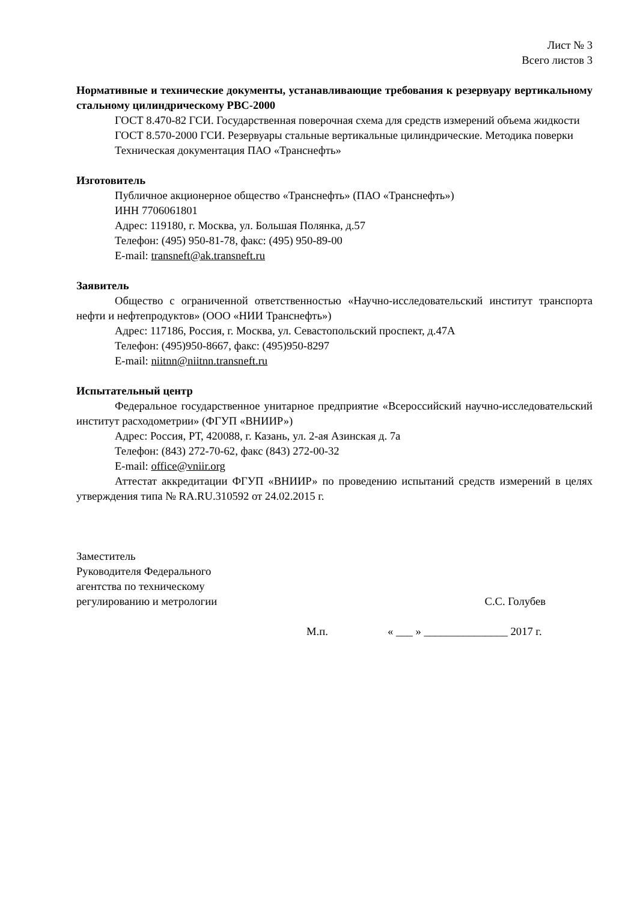Лист № 3
Всего листов 3
Нормативные и технические документы, устанавливающие требования к резервуару вертикальному стальному цилиндрическому РВС-2000
ГОСТ 8.470-82 ГСИ. Государственная поверочная схема для средств измерений объема жидкости
ГОСТ 8.570-2000 ГСИ. Резервуары стальные вертикальные цилиндрические. Методика поверки
Техническая документация ПАО «Транснефть»
Изготовитель
Публичное акционерное общество «Транснефть» (ПАО «Транснефть»)
ИНН 7706061801
Адрес: 119180, г. Москва, ул. Большая Полянка, д.57
Телефон: (495) 950-81-78, факс: (495) 950-89-00
E-mail: transneft@ak.transneft.ru
Заявитель
Общество с ограниченной ответственностью «Научно-исследовательский институт транспорта нефти и нефтепродуктов» (ООО «НИИ Транснефть»)
Адрес: 117186, Россия, г. Москва, ул. Севастопольский проспект, д.47А
Телефон: (495)950-8667, факс: (495)950-8297
E-mail: niitnn@niitnn.transneft.ru
Испытательный центр
Федеральное государственное унитарное предприятие «Всероссийский научно-исследовательский институт расходометрии» (ФГУП «ВНИИР»)
Адрес: Россия, РТ, 420088, г. Казань, ул. 2-ая Азинская д. 7а
Телефон: (843) 272-70-62, факс (843) 272-00-32
E-mail: office@vniir.org
Аттестат аккредитации ФГУП «ВНИИР» по проведению испытаний средств измерений в целях утверждения типа № RA.RU.310592 от 24.02.2015 г.
Заместитель
Руководителя Федерального
агентства по техническому
регулированию и метрологии
С.С. Голубев
М.п. « ___ » _______________ 2017 г.